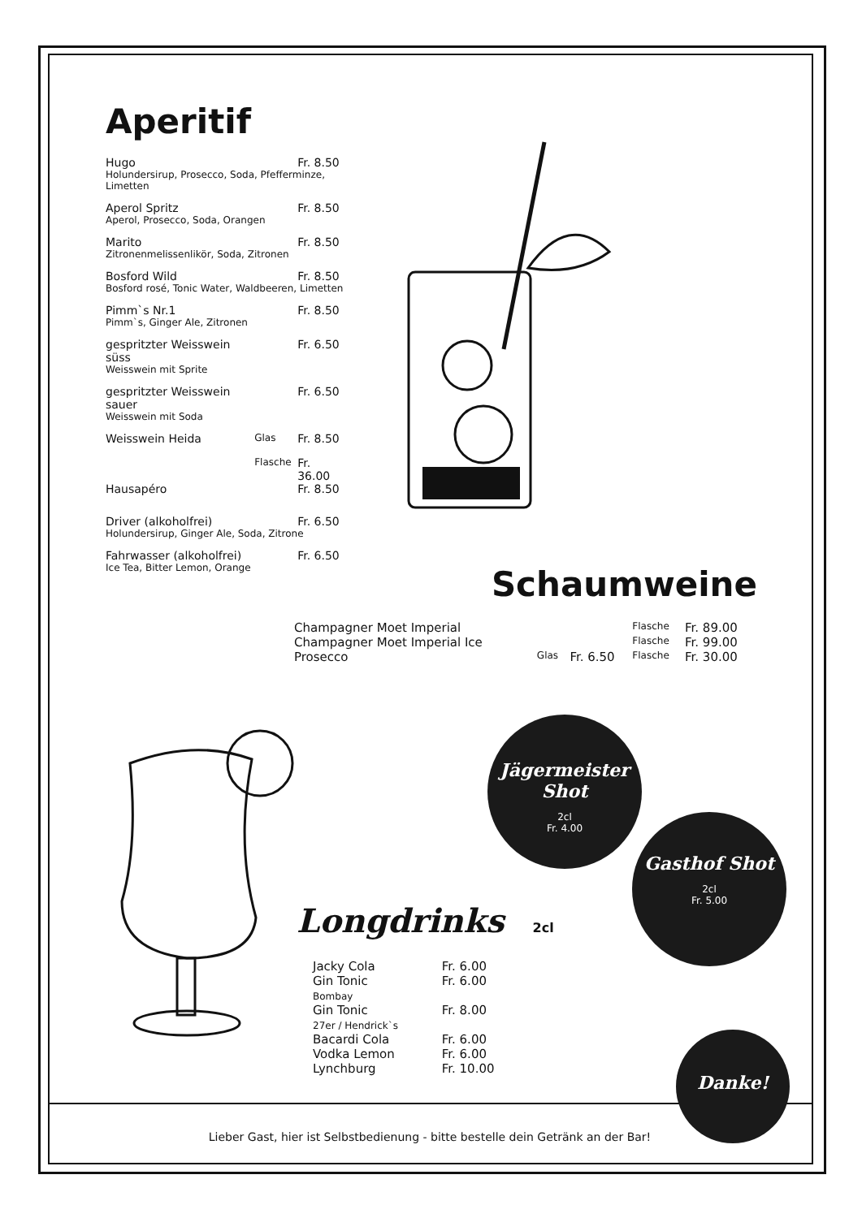Aperitif
| Hugo | | Fr. 8.50 |
| Holundersirup, Prosecco, Soda, Pfefferminze, Limetten | | |
| Aperol Spritz | | Fr. 8.50 |
| Aperol, Prosecco, Soda, Orangen | | |
| Marito | | Fr. 8.50 |
| Zitronenmelissenlikör, Soda, Zitronen | | |
| Bosford Wild | | Fr. 8.50 |
| Bosford rosé, Tonic Water, Waldbeeren, Limetten | | |
| Pimm`s Nr.1 | | Fr. 8.50 |
| Pimm`s, Ginger Ale, Zitronen | | |
| gespritzter Weisswein süss | | Fr. 6.50 |
| Weisswein mit Sprite | | |
| gespritzter Weisswein sauer | | Fr. 6.50 |
| Weisswein mit Soda | | |
| Weisswein Heida | Glas | Fr. 8.50 |
| | Flasche | Fr. 36.00 |
| Hausapéro | | Fr. 8.50 |
| Driver (alkoholfrei) | | Fr. 6.50 |
| Holundersirup, Ginger Ale, Soda, Zitrone | | |
| Fahrwasser (alkoholfrei) | | Fr. 6.50 |
| Ice Tea, Bitter Lemon, Orange | | |
Schaumweine
| Champagner Moet Imperial | | | Flasche | Fr. 89.00 |
| Champagner Moet Imperial Ice | | | Flasche | Fr. 99.00 |
| Prosecco | Glas | Fr. 6.50 | Flasche | Fr. 30.00 |
Longdrinks 2cl
| Jacky Cola | Fr. 6.00 |
| Gin Tonic Bombay | Fr. 6.00 |
| Gin Tonic 27er / Hendrick`s | Fr. 8.00 |
| Bacardi Cola | Fr. 6.00 |
| Vodka Lemon | Fr. 6.00 |
| Lynchburg | Fr. 10.00 |
Jägermeister Shot
2cl
Fr. 4.00
Gasthof Shot
2cl
Fr. 5.00
Danke!
Lieber Gast, hier ist Selbstbedienung - bitte bestelle dein Getränk an der Bar!